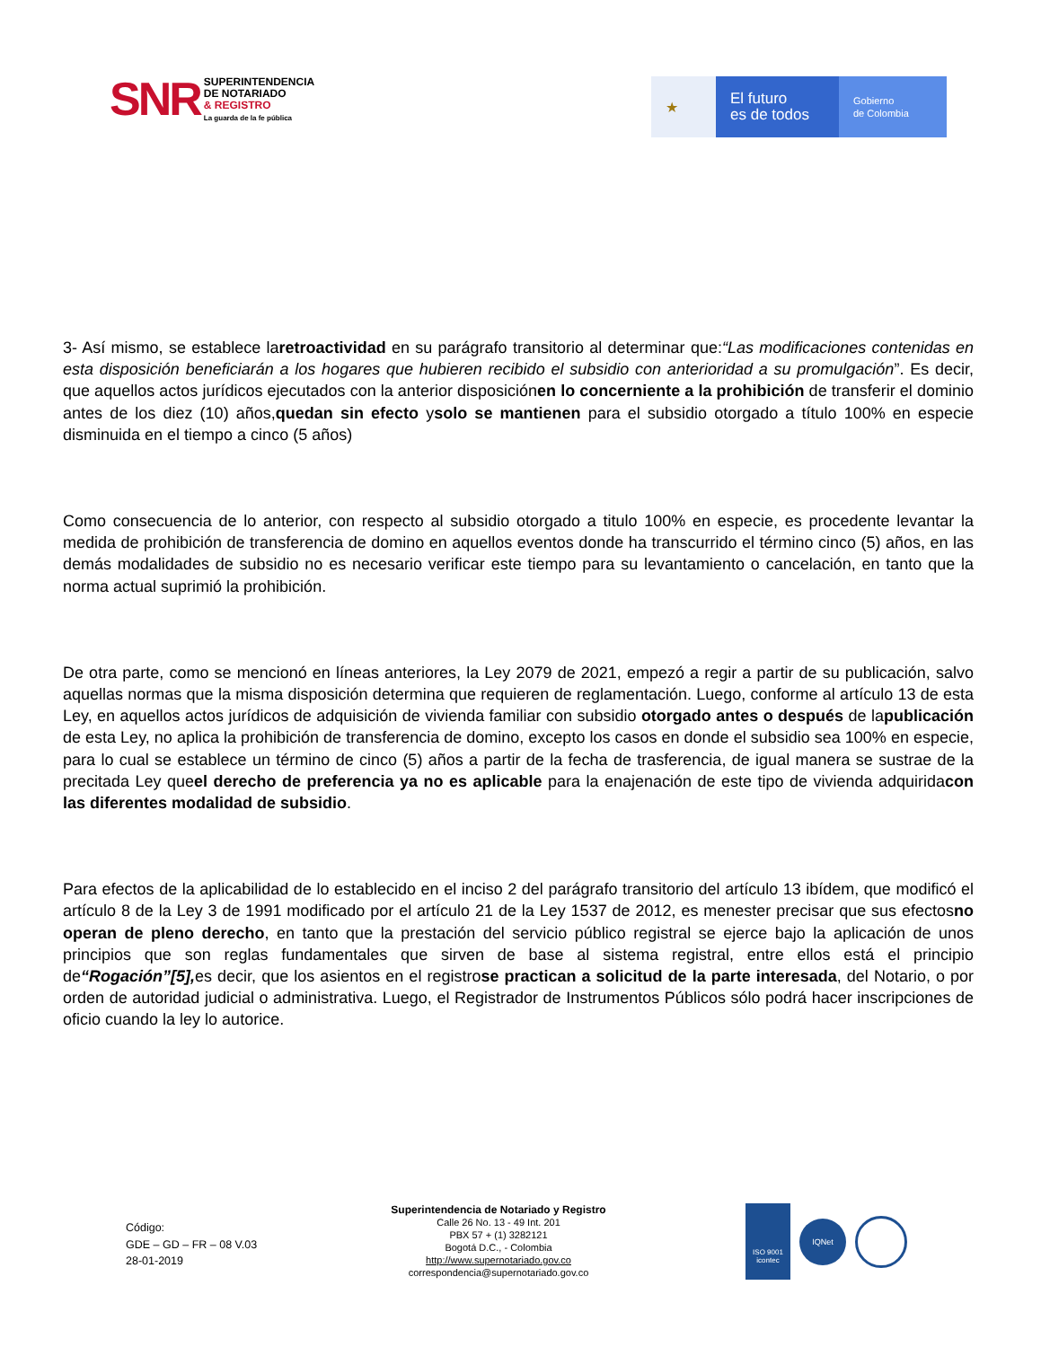SNR SUPERINTENDENCIA
DE NOTARIADO
& REGISTRO
La guarda de la fe pública
★
El futuro
es de todos
Gobierno
de Colombia
3- Así mismo, se establece laretroactividad en su parágrafo transitorio al determinar que:“Las modificaciones contenidas en esta disposición beneficiarán a los hogares que hubieren recibido el subsidio con anterioridad a su promulgación”. Es decir, que aquellos actos jurídicos ejecutados con la anterior disposiciónen lo concerniente a la prohibición de transferir el dominio antes de los diez (10) años,quedan sin efecto ysolo se mantienen para el subsidio otorgado a título 100% en especie disminuida en el tiempo a cinco (5 años)
Como consecuencia de lo anterior, con respecto al subsidio otorgado a titulo 100% en especie, es procedente levantar la medida de prohibición de transferencia de domino en aquellos eventos donde ha transcurrido el término cinco (5) años, en las demás modalidades de subsidio no es necesario verificar este tiempo para su levantamiento o cancelación, en tanto que la norma actual suprimió la prohibición.
De otra parte, como se mencionó en líneas anteriores, la Ley 2079 de 2021, empezó a regir a partir de su publicación, salvo aquellas normas que la misma disposición determina que requieren de reglamentación. Luego, conforme al artículo 13 de esta Ley, en aquellos actos jurídicos de adquisición de vivienda familiar con subsidio otorgado antes o después de lapublicación de esta Ley, no aplica la prohibición de transferencia de domino, excepto los casos en donde el subsidio sea 100% en especie, para lo cual se establece un término de cinco (5) años a partir de la fecha de trasferencia, de igual manera se sustrae de la precitada Ley queel derecho de preferencia ya no es aplicable para la enajenación de este tipo de vivienda adquiridacon las diferentes modalidad de subsidio.
Para efectos de la aplicabilidad de lo establecido en el inciso 2 del parágrafo transitorio del artículo 13 ibídem, que modificó el artículo 8 de la Ley 3 de 1991 modificado por el artículo 21 de la Ley 1537 de 2012, es menester precisar que sus efectosno operan de pleno derecho, en tanto que la prestación del servicio público registral se ejerce bajo la aplicación de unos principios que son reglas fundamentales que sirven de base al sistema registral, entre ellos está el principio de“Rogación”[5], es decir, que los asientos en el registrose practican a solicitud de la parte interesada, del Notario, o por orden de autoridad judicial o administrativa. Luego, el Registrador de Instrumentos Públicos sólo podrá hacer inscripciones de oficio cuando la ley lo autorice.
Código:
GDE – GD – FR – 08 V.03
28-01-2019
Superintendencia de Notariado y Registro
Calle 26 No. 13 - 49 Int. 201
PBX 57 + (1) 3282121
Bogotá D.C., - Colombia
http://www.supernotariado.gov.co
correspondencia@supernotariado.gov.co
ISO 9001
icontec
IQNet